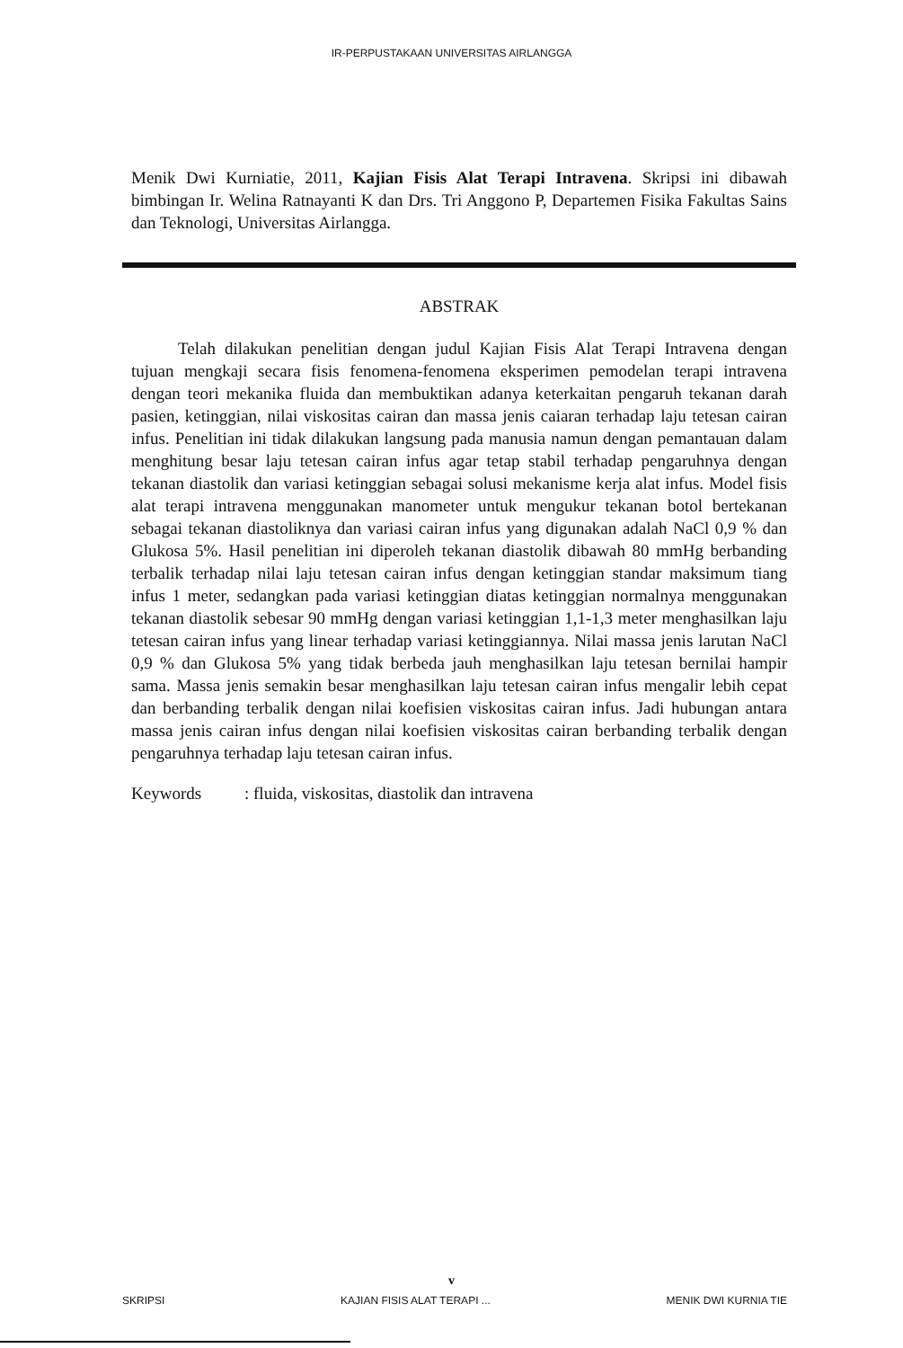IR-PERPUSTAKAAN UNIVERSITAS AIRLANGGA
Menik Dwi Kurniatie, 2011, Kajian Fisis Alat Terapi Intravena. Skripsi ini dibawah bimbingan Ir. Welina Ratnayanti K dan Drs. Tri Anggono P, Departemen Fisika Fakultas Sains dan Teknologi, Universitas Airlangga.
ABSTRAK
Telah dilakukan penelitian dengan judul Kajian Fisis Alat Terapi Intravena dengan tujuan mengkaji secara fisis fenomena-fenomena eksperimen pemodelan terapi intravena dengan teori mekanika fluida dan membuktikan adanya keterkaitan pengaruh tekanan darah pasien, ketinggian, nilai viskositas cairan dan massa jenis caiaran terhadap laju tetesan cairan infus. Penelitian ini tidak dilakukan langsung pada manusia namun dengan pemantauan dalam menghitung besar laju tetesan cairan infus agar tetap stabil terhadap pengaruhnya dengan tekanan diastolik dan variasi ketinggian sebagai solusi mekanisme kerja alat infus. Model fisis alat terapi intravena menggunakan manometer untuk mengukur tekanan botol bertekanan sebagai tekanan diastoliknya dan variasi cairan infus yang digunakan adalah NaCl 0,9 % dan Glukosa 5%. Hasil penelitian ini diperoleh tekanan diastolik dibawah 80 mmHg berbanding terbalik terhadap nilai laju tetesan cairan infus dengan ketinggian standar maksimum tiang infus 1 meter, sedangkan pada variasi ketinggian diatas ketinggian normalnya menggunakan tekanan diastolik sebesar 90 mmHg dengan variasi ketinggian 1,1-1,3 meter menghasilkan laju tetesan cairan infus yang linear terhadap variasi ketinggiannya. Nilai massa jenis larutan NaCl 0,9 % dan Glukosa 5% yang tidak berbeda jauh menghasilkan laju tetesan bernilai hampir sama. Massa jenis semakin besar menghasilkan laju tetesan cairan infus mengalir lebih cepat dan berbanding terbalik dengan nilai koefisien viskositas cairan infus. Jadi hubungan antara massa jenis cairan infus dengan nilai koefisien viskositas cairan berbanding terbalik dengan pengaruhnya terhadap laju tetesan cairan infus.
Keywords: fluida, viskositas, diastolik dan intravena
v
SKRIPSI KAJIAN FISIS ALAT TERAPI ... MENIK DWI KURNIA TIE